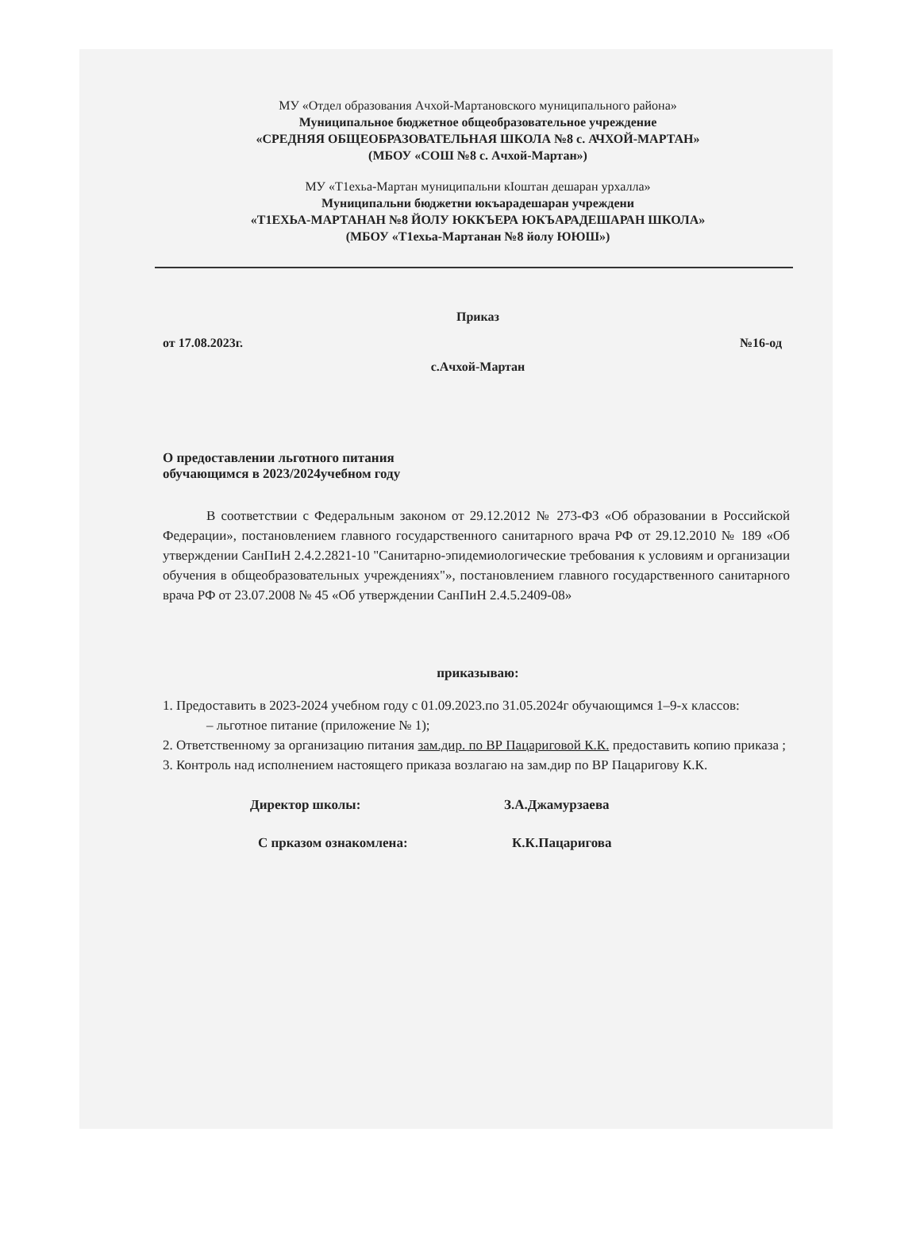МУ «Отдел образования Ачхой-Мартановского муниципального района»
Муниципальное бюджетное общеобразовательное учреждение
«СРЕДНЯЯ ОБЩЕОБРАЗОВАТЕЛЬНАЯ ШКОЛА №8 с. АЧХОЙ-МАРТАН»
(МБОУ «СОШ №8 с. Ачхой-Мартан»)
МУ «Т1ехьа-Мартан муниципальни кIоштан дешаран урхалла»
Муниципальни бюджетни юкъарадешаран учреждени
«Т1ЕХЬА-МАРТАНАН №8 ЙОЛУ ЮККЪЕРА ЮКЪАРАДЕШАРАН ШКОЛА»
(МБОУ «Т1ехьа-Мартанан №8 йолу ЮЮШ»)
Приказ
от 17.08.2023г. №16-од
с.Ачхой-Мартан
О предоставлении льготного питания
обучающимся в 2023/2024учебном году
В соответствии с Федеральным законом от 29.12.2012 № 273-ФЗ «Об образовании в Российской Федерации», постановлением главного государственного санитарного врача РФ от 29.12.2010 № 189 «Об утверждении СанПиН 2.4.2.2821-10 "Санитарно-эпидемиологические требования к условиям и организации обучения в общеобразовательных учреждениях"», постановлением главного государственного санитарного врача РФ от 23.07.2008 № 45 «Об утверждении СанПиН 2.4.5.2409-08»
приказываю:
1. Предоставить в 2023-2024 учебном году с 01.09.2023.по 31.05.2024г обучающимся 1–9-х классов:
– льготное питание (приложение № 1);
2. Ответственному за организацию питания зам.дир. по ВР Пацариговой К.К. предоставить копию приказа ;
3. Контроль над исполнением настоящего приказа возлагаю на зам.дир по ВР Пацаригову К.К.
Директор школы: З.А.Джамурзаева
С прказом ознакомлена: К.К.Пацаригова